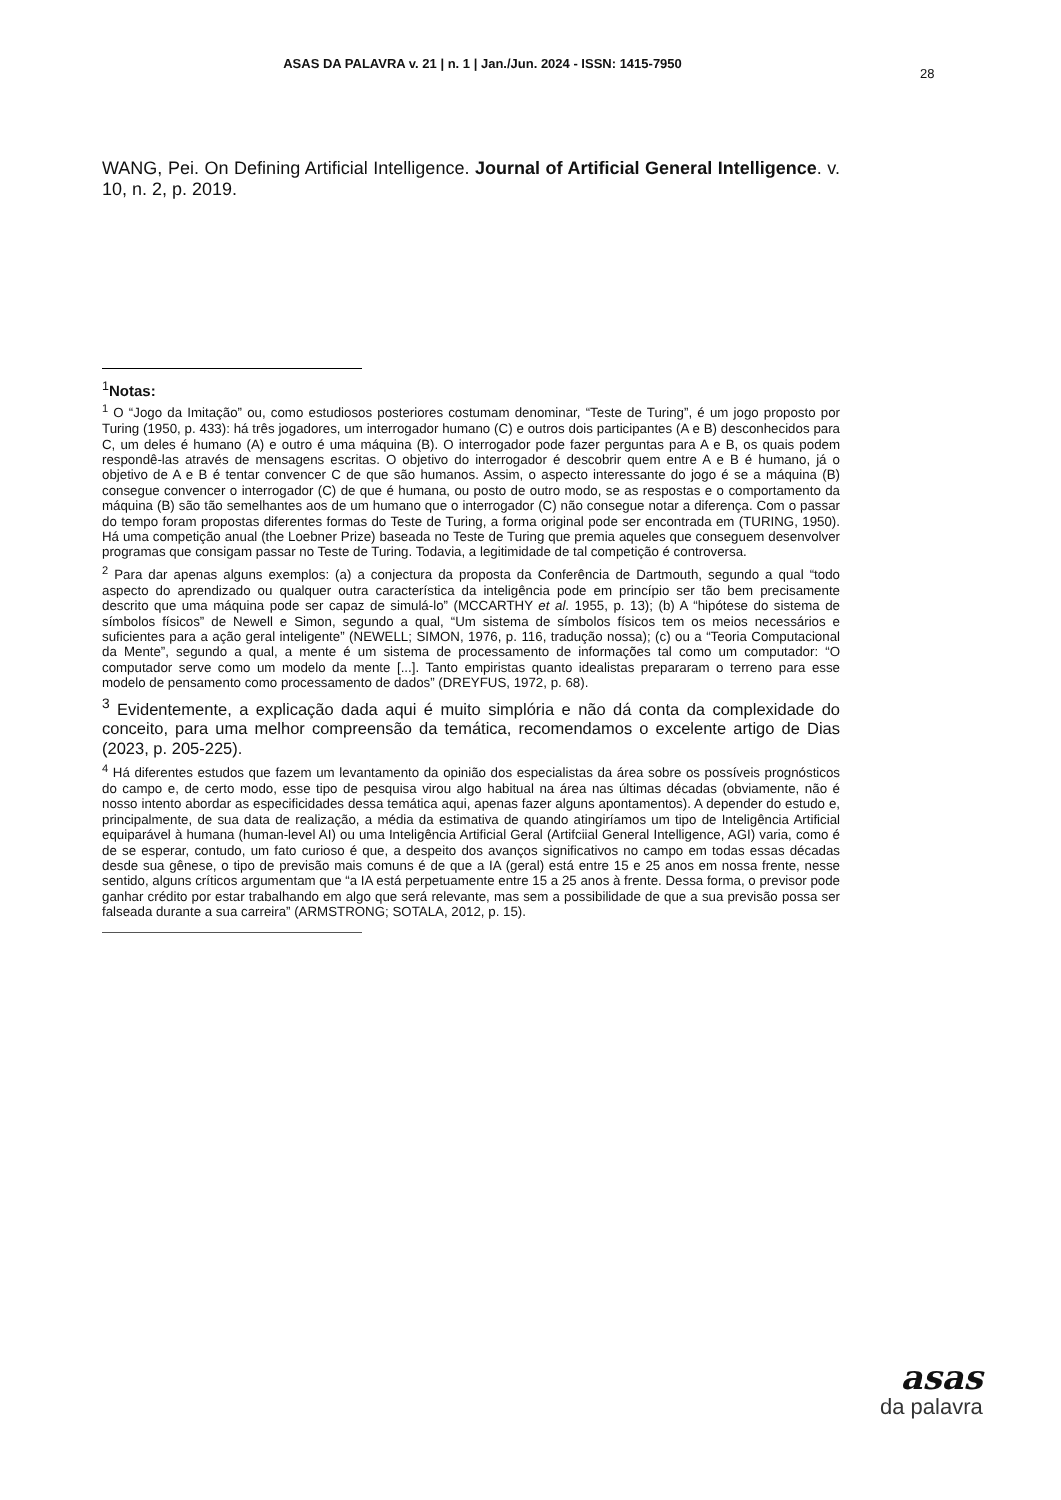ASAS DA PALAVRA v. 21 | n. 1 | Jan./Jun. 2024 - ISSN: 1415-7950
28
WANG, Pei. On Defining Artificial Intelligence. Journal of Artificial General Intelligence. v. 10, n. 2, p. 2019.
<sup>1</sup> Notas:
<sup>1</sup> O “Jogo da Imitação” ou, como estudiosos posteriores costumam denominar, “Teste de Turing”, é um jogo proposto por Turing (1950, p. 433): há três jogadores, um interrogador humano (C) e outros dois participantes (A e B) desconhecidos para C, um deles é humano (A) e outro é uma máquina (B). O interrogador pode fazer perguntas para A e B, os quais podem respondê-las através de mensagens escritas. O objetivo do interrogador é descobrir quem entre A e B é humano, já o objetivo de A e B é tentar convencer C de que são humanos. Assim, o aspecto interessante do jogo é se a máquina (B) consegue convencer o interrogador (C) de que é humana, ou posto de outro modo, se as respostas e o comportamento da máquina (B) são tão semelhantes aos de um humano que o interrogador (C) não consegue notar a diferença. Com o passar do tempo foram propostas diferentes formas do Teste de Turing, a forma original pode ser encontrada em (TURING, 1950). Há uma competição anual (the Loebner Prize) baseada no Teste de Turing que premia aqueles que conseguem desenvolver programas que consigam passar no Teste de Turing. Todavia, a legitimidade de tal competição é controversa.
<sup>2</sup> Para dar apenas alguns exemplos: (a) a conjectura da proposta da Conferência de Dartmouth, segundo a qual “todo aspecto do aprendizado ou qualquer outra característica da inteligência pode em princípio ser tão bem precisamente descrito que uma máquina pode ser capaz de simulá-lo” (MCCARTHY et al. 1955, p. 13); (b) A “hipótese do sistema de símbolos físicos” de Newell e Simon, segundo a qual, “Um sistema de símbolos físicos tem os meios necessários e suficientes para a ação geral inteligente” (NEWELL; SIMON, 1976, p. 116, tradução nossa); (c) ou a “Teoria Computacional da Mente”, segundo a qual, a mente é um sistema de processamento de informações tal como um computador: “O computador serve como um modelo da mente [...]. Tanto empiristas quanto idealistas prepararam o terreno para esse modelo de pensamento como processamento de dados” (DREYFUS, 1972, p. 68).
<sup>3</sup> Evidentemente, a explicação dada aqui é muito simplória e não dá conta da complexidade do conceito, para uma melhor compreensão da temática, recomendamos o excelente artigo de Dias (2023, p. 205-225).
<sup>4</sup> Há diferentes estudos que fazem um levantamento da opinião dos especialistas da área sobre os possíveis prognósticos do campo e, de certo modo, esse tipo de pesquisa virou algo habitual na área nas últimas décadas (obviamente, não é nosso intento abordar as especificidades dessa temática aqui, apenas fazer alguns apontamentos). A depender do estudo e, principalmente, de sua data de realização, a média da estimativa de quando atingiríamos um tipo de Inteligência Artificial equiparável à humana (human-level AI) ou uma Inteligência Artificial Geral (Artifciial General Intelligence, AGI) varia, como é de se esperar, contudo, um fato curioso é que, a despeito dos avanços significativos no campo em todas essas décadas desde sua gênese, o tipo de previsão mais comuns é de que a IA (geral) está entre 15 e 25 anos em nossa frente, nesse sentido, alguns críticos argumentam que “a IA está perpetuamente entre 15 a 25 anos à frente. Dessa forma, o previsor pode ganhar crédito por estar trabalhando em algo que será relevante, mas sem a possibilidade de que a sua previsão possa ser falseada durante a sua carreira” (ARMSTRONG; SOTALA, 2012, p. 15).
asas
da palavra